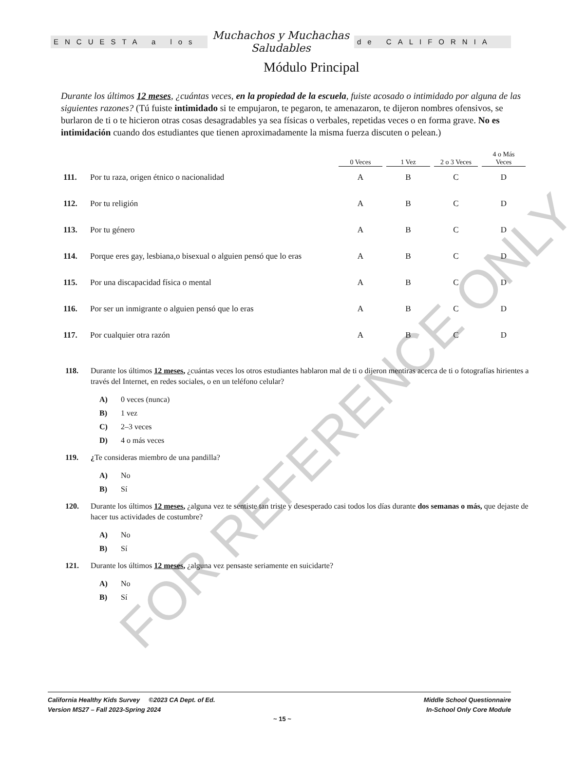ENCUESTA a los
Muchachos y Muchachas
Saludables
de CALIFORNIA
Módulo Principal
Durante los últimos 12 meses, ¿cuántas veces, en la propiedad de la escuela, fuiste acosado o intimidado por alguna de las siguientes razones? (Tú fuiste intimidado si te empujaron, te pegaron, te amenazaron, te dijeron nombres ofensivos, se burlaron de ti o te hicieron otras cosas desagradables ya sea físicas o verbales, repetidas veces o en forma grave. No es intimidación cuando dos estudiantes que tienen aproximadamente la misma fuerza discuten o pelean.)
| | | 0 Veces | | 1 Vez | | 2 o 3 Veces | | 4 o Más Veces |
| --- | --- | --- | --- | --- | --- | --- | --- | --- |
| 111. | Por tu raza, origen étnico o nacionalidad | A | | B | | C | | D |
| 112. | Por tu religión | A | | B | | C | | D |
| 113. | Por tu género | A | | B | | C | | D |
| 114. | Porque eres gay, lesbiana,o bisexual o alguien pensó que lo eras | A | | B | | C | | D |
| 115. | Por una discapacidad física o mental | A | | B | | C | | D |
| 116. | Por ser un inmigrante o alguien pensó que lo eras | A | | B | | C | | D |
| 117. | Por cualquier otra razón | A | | B | | C | | D |
118. Durante los últimos 12 meses, ¿cuántas veces los otros estudiantes hablaron mal de ti o dijeron mentiras acerca de ti o fotografías hirientes a través del Internet, en redes sociales, o en un teléfono celular?
A) 0 veces (nunca)
B) 1 vez
C) 2–3 veces
D) 4 o más veces
119. ¿Te consideras miembro de una pandilla?
A) No
B) Sí
120. Durante los últimos 12 meses, ¿alguna vez te sentiste tan triste y desesperado casi todos los días durante dos semanas o más, que dejaste de hacer tus actividades de costumbre?
A) No
B) Sí
121. Durante los últimos 12 meses, ¿alguna vez pensaste seriamente en suicidarte?
A) No
B) Sí
FOR REFERENCE ONLY
California Healthy Kids Survey ©2023 CA Dept. of Ed.
Version MS27 – Fall 2023-Spring 2024
Middle School Questionnaire
In-School Only Core Module
~ 15 ~